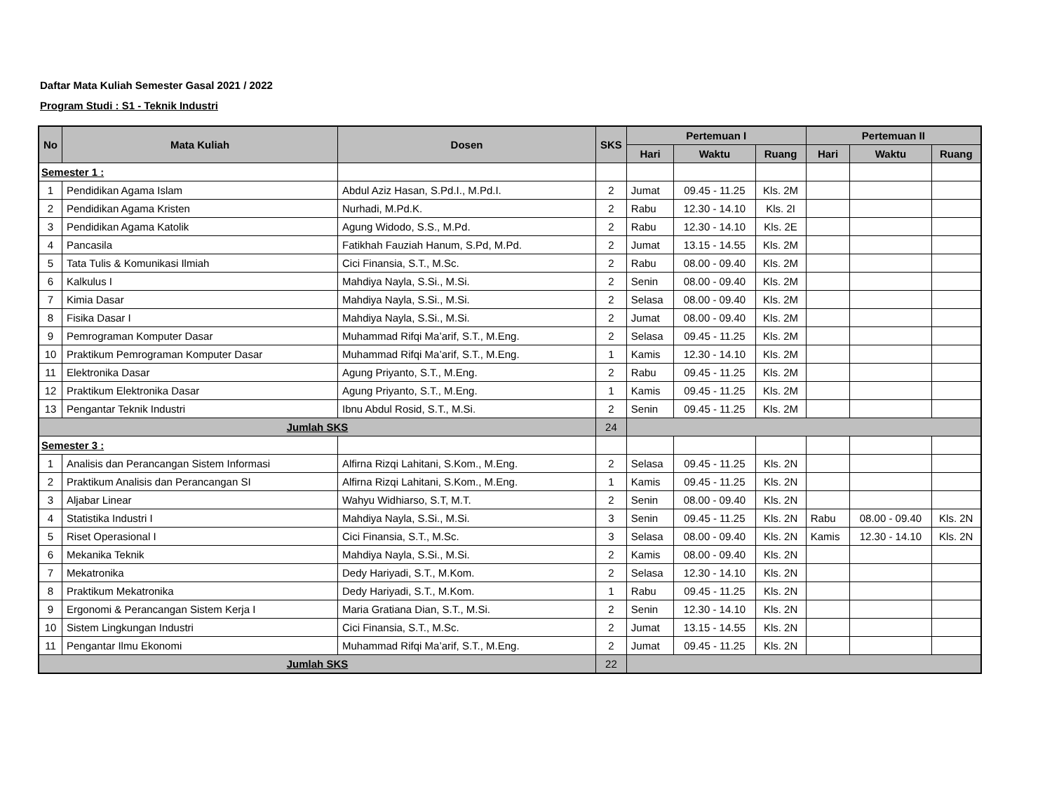Daftar Mata Kuliah Semester Gasal 2021 / 2022
Program Studi : S1 - Teknik Industri
| No | Mata Kuliah | Dosen | SKS | Pertemuan I | | | Pertemuan II | | |
| --- | --- | --- | --- | --- | --- | --- | --- | --- | --- |
| | | | | Hari | Waktu | Ruang | Hari | Waktu | Ruang |
| Semester 1 : | | | | | | | | | |
| 1 | Pendidikan Agama Islam | Abdul Aziz Hasan, S.Pd.I., M.Pd.I. | 2 | Jumat | 09.45 - 11.25 | Kls. 2M | | | |
| 2 | Pendidikan Agama Kristen | Nurhadi, M.Pd.K. | 2 | Rabu | 12.30 - 14.10 | Kls. 2I | | | |
| 3 | Pendidikan Agama Katolik | Agung Widodo, S.S., M.Pd. | 2 | Rabu | 12.30 - 14.10 | Kls. 2E | | | |
| 4 | Pancasila | Fatikhah Fauziah Hanum, S.Pd, M.Pd. | 2 | Jumat | 13.15 - 14.55 | Kls. 2M | | | |
| 5 | Tata Tulis & Komunikasi Ilmiah | Cici Finansia, S.T., M.Sc. | 2 | Rabu | 08.00 - 09.40 | Kls. 2M | | | |
| 6 | Kalkulus I | Mahdiya Nayla, S.Si., M.Si. | 2 | Senin | 08.00 - 09.40 | Kls. 2M | | | |
| 7 | Kimia Dasar | Mahdiya Nayla, S.Si., M.Si. | 2 | Selasa | 08.00 - 09.40 | Kls. 2M | | | |
| 8 | Fisika Dasar I | Mahdiya Nayla, S.Si., M.Si. | 2 | Jumat | 08.00 - 09.40 | Kls. 2M | | | |
| 9 | Pemrograman Komputer Dasar | Muhammad Rifqi Ma’arif, S.T., M.Eng. | 2 | Selasa | 09.45 - 11.25 | Kls. 2M | | | |
| 10 | Praktikum Pemrograman Komputer Dasar | Muhammad Rifqi Ma’arif, S.T., M.Eng. | 1 | Kamis | 12.30 - 14.10 | Kls. 2M | | | |
| 11 | Elektronika Dasar | Agung Priyanto, S.T., M.Eng. | 2 | Rabu | 09.45 - 11.25 | Kls. 2M | | | |
| 12 | Praktikum Elektronika Dasar | Agung Priyanto, S.T., M.Eng. | 1 | Kamis | 09.45 - 11.25 | Kls. 2M | | | |
| 13 | Pengantar Teknik Industri | Ibnu Abdul Rosid, S.T., M.Si. | 2 | Senin | 09.45 - 11.25 | Kls. 2M | | | |
| Jumlah SKS | | | 24 | | | | | | |
| Semester 3 : | | | | | | | | | |
| 1 | Analisis dan Perancangan Sistem Informasi | Alfirna Rizqi Lahitani, S.Kom., M.Eng. | 2 | Selasa | 09.45 - 11.25 | Kls. 2N | | | |
| 2 | Praktikum Analisis dan Perancangan SI | Alfirna Rizqi Lahitani, S.Kom., M.Eng. | 1 | Kamis | 09.45 - 11.25 | Kls. 2N | | | |
| 3 | Aljabar Linear | Wahyu Widhiarso, S.T, M.T. | 2 | Senin | 08.00 - 09.40 | Kls. 2N | | | |
| 4 | Statistika Industri I | Mahdiya Nayla, S.Si., M.Si. | 3 | Senin | 09.45 - 11.25 | Kls. 2N | Rabu | 08.00 - 09.40 | Kls. 2N |
| 5 | Riset Operasional I | Cici Finansia, S.T., M.Sc. | 3 | Selasa | 08.00 - 09.40 | Kls. 2N | Kamis | 12.30 - 14.10 | Kls. 2N |
| 6 | Mekanika Teknik | Mahdiya Nayla, S.Si., M.Si. | 2 | Kamis | 08.00 - 09.40 | Kls. 2N | | | |
| 7 | Mekatronika | Dedy Hariyadi, S.T., M.Kom. | 2 | Selasa | 12.30 - 14.10 | Kls. 2N | | | |
| 8 | Praktikum Mekatronika | Dedy Hariyadi, S.T., M.Kom. | 1 | Rabu | 09.45 - 11.25 | Kls. 2N | | | |
| 9 | Ergonomi & Perancangan Sistem Kerja I | Maria Gratiana Dian, S.T., M.Si. | 2 | Senin | 12.30 - 14.10 | Kls. 2N | | | |
| 10 | Sistem Lingkungan Industri | Cici Finansia, S.T., M.Sc. | 2 | Jumat | 13.15 - 14.55 | Kls. 2N | | | |
| 11 | Pengantar Ilmu Ekonomi | Muhammad Rifqi Ma’arif, S.T., M.Eng. | 2 | Jumat | 09.45 - 11.25 | Kls. 2N | | | |
| Jumlah SKS | | | 22 | | | | | | |